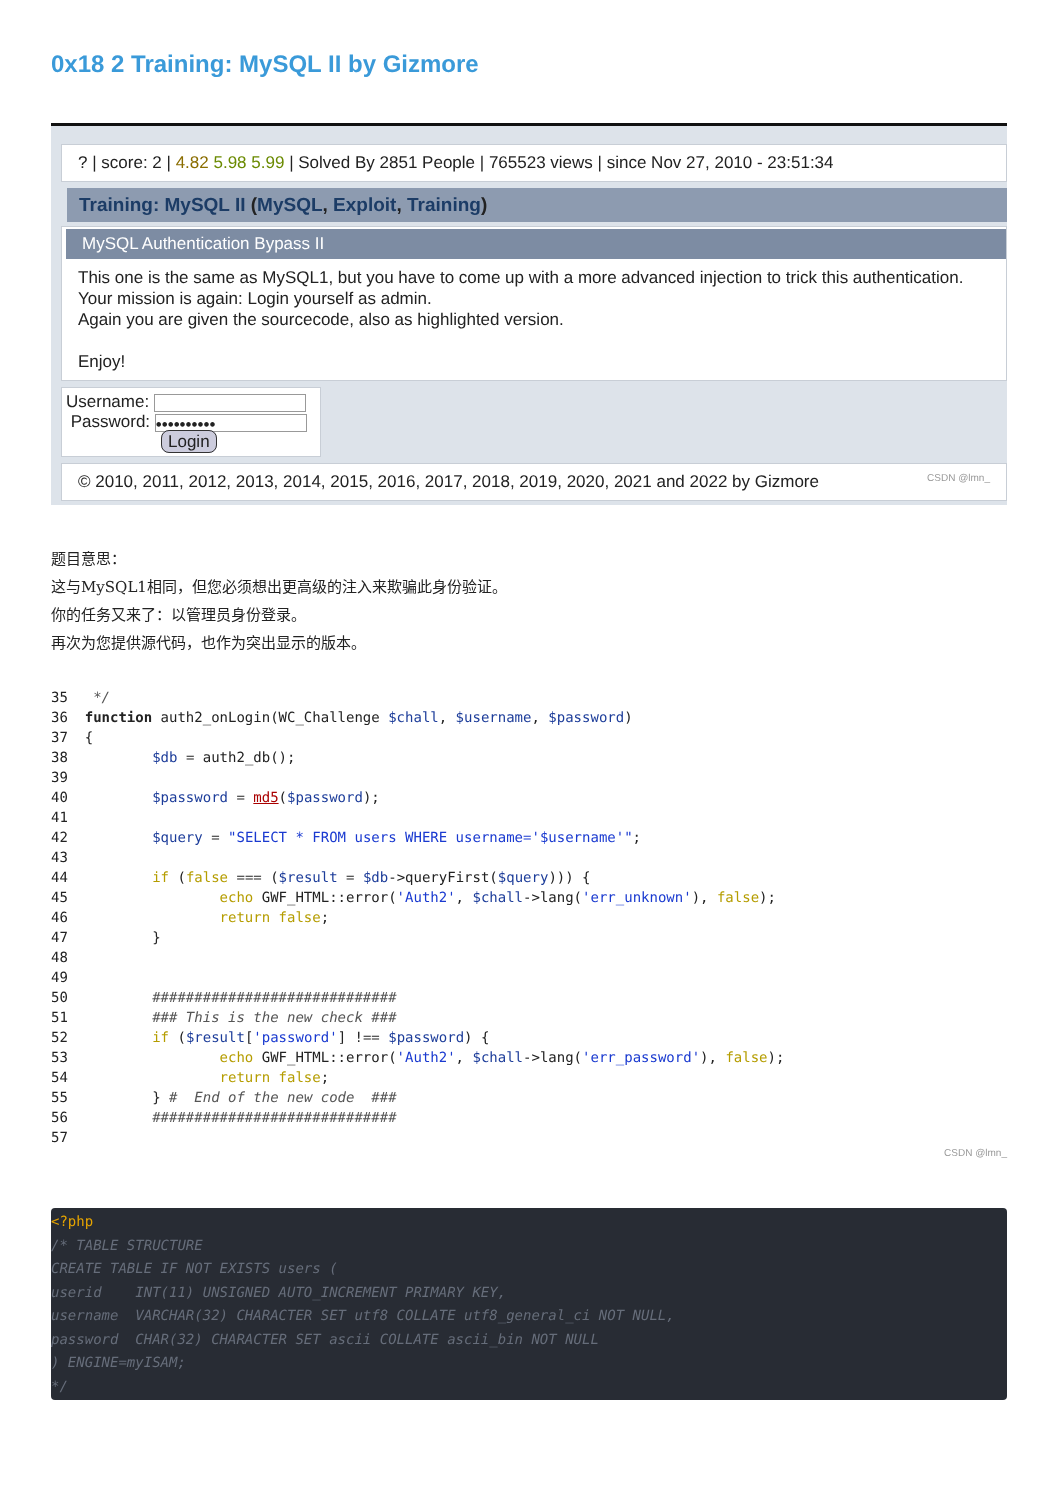0x18 2 Training: MySQL II by Gizmore
? | score: 2 | 4.82 5.98 5.99 | Solved By 2851 People | 765523 views | since Nov 27, 2010 - 23:51:34
Training: MySQL II (MySQL, Exploit, Training)
MySQL Authentication Bypass II
This one is the same as MySQL1, but you have to come up with a more advanced injection to trick this authentication.
Your mission is again: Login yourself as admin.
Again you are given the sourcecode, also as highlighted version.
Enjoy!
Username:
Password: ••••••••••
Login
© 2010, 2011, 2012, 2013, 2014, 2015, 2016, 2017, 2018, 2019, 2020, 2021 and 2022 by Gizmore CSDN @lmn_
题目意思：
这与MySQL1相同，但您必须想出更高级的注入来欺骗此身份验证。
你的任务又来了：以管理员身份登录。
再次为您提供源代码，也作为突出显示的版本。
35   */
36  function auth2_onLogin(WC_Challenge $chall, $username, $password)
37  {
38          $db = auth2_db();
39
40          $password = md5($password);
41
42          $query = "SELECT * FROM users WHERE username='$username'";
43
44          if (false === ($result = $db->queryFirst($query))) {
45                  echo GWF_HTML::error('Auth2', $chall->lang('err_unknown'), false);
46                  return false;
47          }
48
49
50          #############################
51          ### This is the new check ###
52          if ($result['password'] !== $password) {
53                  echo GWF_HTML::error('Auth2', $chall->lang('err_password'), false);
54                  return false;
55          } #  End of the new code  ###
56          #############################
57
CSDN @lmn_
<?php
/* TABLE STRUCTURE
CREATE TABLE IF NOT EXISTS users (
userid    INT(11) UNSIGNED AUTO_INCREMENT PRIMARY KEY,
username  VARCHAR(32) CHARACTER SET utf8 COLLATE utf8_general_ci NOT NULL,
password  CHAR(32) CHARACTER SET ascii COLLATE ascii_bin NOT NULL
) ENGINE=myISAM;
*/